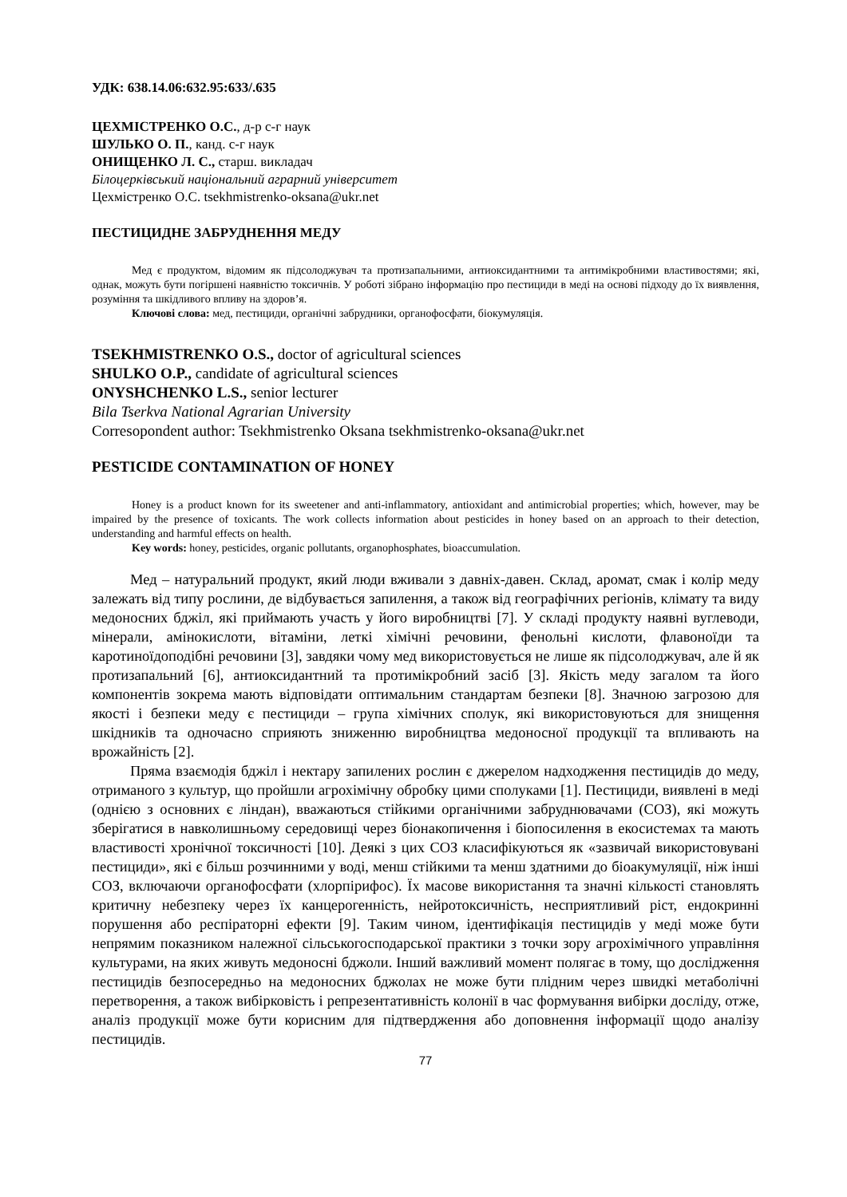УДК: 638.14.06:632.95:633/.635
ЦЕХМІСТРЕНКО О.С., д-р с-г наук
ШУЛЬКО О. П., канд. с-г наук
ОНИЩЕНКО Л. С., старш. викладач
Білоцерківський національний аграрний університет
Цехмістренко О.С. tsekhmistrenko-oksana@ukr.net
ПЕСТИЦИДНЕ ЗАБРУДНЕННЯ МЕДУ
Мед є продуктом, відомим як підсолоджувач та протизапальними, антиоксидантними та антимікробними властивостями; які, однак, можуть бути погіршені наявністю токсичнів. У роботі зібрано інформацію про пестициди в меді на основі підходу до їх виявлення, розуміння та шкідливого впливу на здоров’я.
Ключові слова: мед, пестициди, органічні забрудники, органофосфати, біокумуляція.
TSEKHMISTRENKO O.S., doctor of agricultural sciences
SHULKO O.P., candidate of agricultural sciences
ONYSHCHENKO L.S., senior lecturer
Bila Tserkva National Agrarian University
Corresopondent author: Tsekhmistrenko Oksana tsekhmistrenko-oksana@ukr.net
PESTICIDE CONTAMINATION OF HONEY
Honey is a product known for its sweetener and anti-inflammatory, antioxidant and antimicrobial properties; which, however, may be impaired by the presence of toxicants. The work collects information about pesticides in honey based on an approach to their detection, understanding and harmful effects on health.
Key words: honey, pesticides, organic pollutants, organophosphates, bioaccumulation.
Мед – натуральний продукт, який люди вживали з давніх-давен. Склад, аромат, смак і колір меду залежать від типу рослини, де відбувається запилення, а також від географічних регіонів, клімату та виду медоносних бджіл, які приймають участь у його виробництві [7]. У складі продукту наявні вуглеводи, мінерали, амінокислоти, вітаміни, леткі хімічні речовини, фенольні кислоти, флавоноїди та каротиноїдоподібні речовини [3], завдяки чому мед використовується не лише як підсолоджувач, але й як протизапальний [6], антиоксидантний та протимікробний засіб [3]. Якість меду загалом та його компонентів зокрема мають відповідати оптимальним стандартам безпеки [8]. Значною загрозою для якості і безпеки меду є пестициди – група хімічних сполук, які використовуються для знищення шкідників та одночасно сприяють зниженню виробництва медоносної продукції та впливають на врожайність [2].
Пряма взаємодія бджіл і нектару запилених рослин є джерелом надходження пестицидів до меду, отриманого з культур, що пройшли агрохімічну обробку цими сполуками [1]. Пестициди, виявлені в меді (однією з основних є ліндан), вважаються стійкими органічними забруднювачами (СОЗ), які можуть зберігатися в навколишньому середовищі через біонакопичення і біопосилення в екосистемах та мають властивості хронічної токсичності [10]. Деякі з цих СОЗ класифікуються як «зазвичай використовувані пестициди», які є більш розчинними у воді, менш стійкими та менш здатними до біоакумуляції, ніж інші СОЗ, включаючи органофосфати (хлорпірифос). Їх масове використання та значні кількості становлять критичну небезпеку через їх канцерогенність, нейротоксичність, несприятливий ріст, ендокринні порушення або респіраторні ефекти [9]. Таким чином, ідентифікація пестицидів у меді може бути непрямим показником належної сільськогосподарської практики з точки зору агрохімічного управління культурами, на яких живуть медоносні бджоли. Інший важливий момент полягає в тому, що дослідження пестицидів безпосередньо на медоносних бджолах не може бути плідним через швидкі метаболічні перетворення, а також вибірковість і репрезентативність колонії в час формування вибірки досліду, отже, аналіз продукції може бути корисним для підтвердження або доповнення інформації щодо аналізу пестицидів.
77